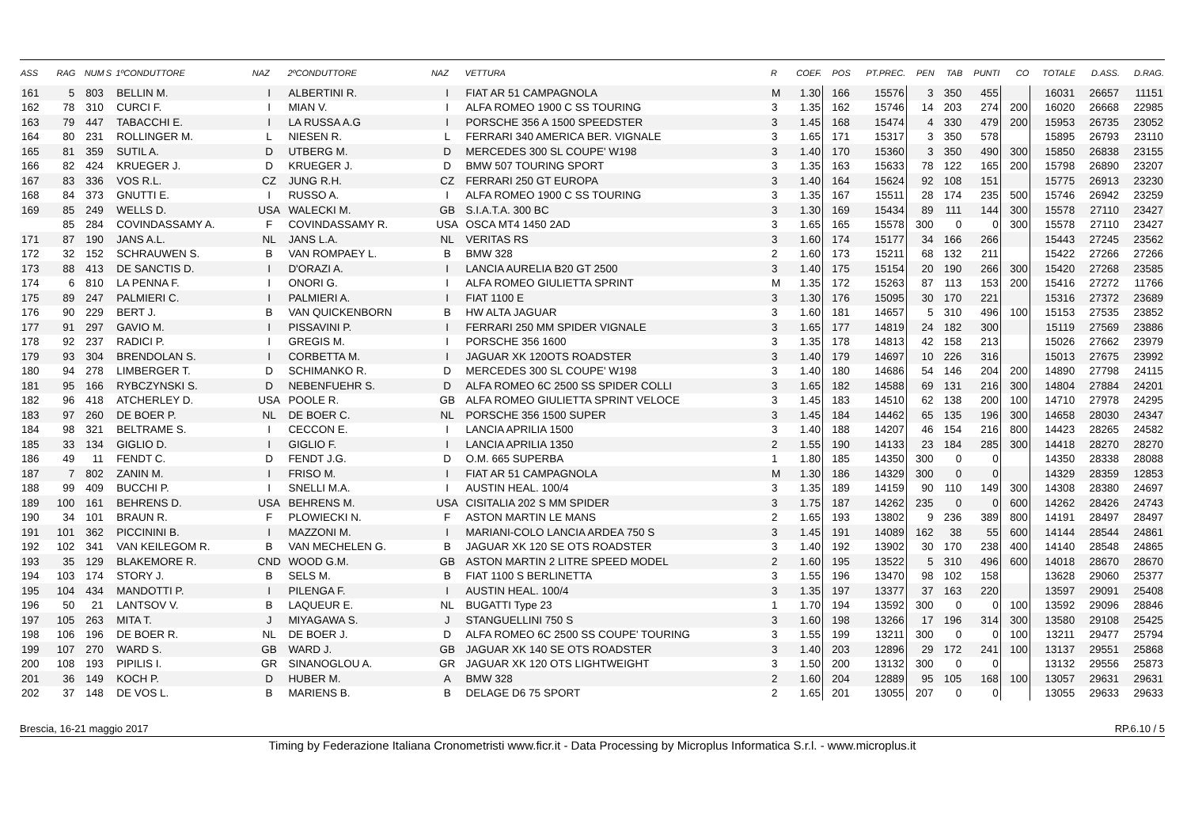| ASS | RAG | NUM | S | 1ºCONDUTTORE | NAZ | 2ºCONDUTTORE | NAZ | VETTURA | R | COEF. | POS | PT.PREC. | PEN | TAB | PUNTI | CO | TOTALE | D.ASS. | D.RAG. |
| --- | --- | --- | --- | --- | --- | --- | --- | --- | --- | --- | --- | --- | --- | --- | --- | --- | --- | --- | --- |
| 161 | 5 | 803 | | BELLIN M. | I | ALBERTINI R. | I | FIAT AR 51 CAMPAGNOLA | M | 1.30 | 166 | 15576 | 3 | 350 | 455 | | 16031 | 26657 | 11151 |
| 162 | 78 | 310 | | CURCI F. | I | MIAN V. | I | ALFA ROMEO 1900 C SS TOURING | 3 | 1.35 | 162 | 15746 | 14 | 203 | 274 | 200 | 16020 | 26668 | 22985 |
| 163 | 79 | 447 | | TABACCHI E. | I | LA RUSSA A.G | I | PORSCHE 356 A 1500 SPEEDSTER | 3 | 1.45 | 168 | 15474 | 4 | 330 | 479 | 200 | 15953 | 26735 | 23052 |
| 164 | 80 | 231 | | ROLLINGER M. | L | NIESEN R. | L | FERRARI 340 AMERICA BER. VIGNALE | 3 | 1.65 | 171 | 15317 | 3 | 350 | 578 | | 15895 | 26793 | 23110 |
| 165 | 81 | 359 | | SUTIL A. | D | UTBERG M. | D | MERCEDES 300 SL COUPE' W198 | 3 | 1.40 | 170 | 15360 | 3 | 350 | 490 | 300 | 15850 | 26838 | 23155 |
| 166 | 82 | 424 | | KRUEGER J. | D | KRUEGER J. | D | BMW 507 TOURING SPORT | 3 | 1.35 | 163 | 15633 | 78 | 122 | 165 | 200 | 15798 | 26890 | 23207 |
| 167 | 83 | 336 | | VOS R.L. | CZ | JUNG R.H. | CZ | FERRARI 250 GT EUROPA | 3 | 1.40 | 164 | 15624 | 92 | 108 | 151 | | 15775 | 26913 | 23230 |
| 168 | 84 | 373 | | GNUTTI E. | I | RUSSO A. | I | ALFA ROMEO 1900 C SS TOURING | 3 | 1.35 | 167 | 15511 | 28 | 174 | 235 | 500 | 15746 | 26942 | 23259 |
| 169 | 85 | 249 | | WELLS D. | USA | WALECKI M. | GB | S.I.A.T.A. 300 BC | 3 | 1.30 | 169 | 15434 | 89 | 111 | 144 | 300 | 15578 | 27110 | 23427 |
| | 85 | 284 | | COVINDASSAMY A. | F | COVINDASSAMY R. | USA | OSCA MT4 1450 2AD | 3 | 1.65 | 165 | 15578 | 300 | 0 | 0 | 300 | 15578 | 27110 | 23427 |
| 171 | 87 | 190 | | JANS A.L. | NL | JANS L.A. | NL | VERITAS RS | 3 | 1.60 | 174 | 15177 | 34 | 166 | 266 | | 15443 | 27245 | 23562 |
| 172 | 32 | 152 | | SCHRAUWEN S. | B | VAN ROMPAEY L. | B | BMW 328 | 2 | 1.60 | 173 | 15211 | 68 | 132 | 211 | | 15422 | 27266 | 27266 |
| 173 | 88 | 413 | | DE SANCTIS D. | I | D'ORAZI A. | I | LANCIA AURELIA B20 GT 2500 | 3 | 1.40 | 175 | 15154 | 20 | 190 | 266 | 300 | 15420 | 27268 | 23585 |
| 174 | 6 | 810 | | LA PENNA F. | I | ONORI G. | I | ALFA ROMEO GIULIETTA SPRINT | M | 1.35 | 172 | 15263 | 87 | 113 | 153 | 200 | 15416 | 27272 | 11766 |
| 175 | 89 | 247 | | PALMIERI C. | I | PALMIERI A. | I | FIAT 1100 E | 3 | 1.30 | 176 | 15095 | 30 | 170 | 221 | | 15316 | 27372 | 23689 |
| 176 | 90 | 229 | | BERT J. | B | VAN QUICKENBORN | B | HW ALTA JAGUAR | 3 | 1.60 | 181 | 14657 | 5 | 310 | 496 | 100 | 15153 | 27535 | 23852 |
| 177 | 91 | 297 | | GAVIO M. | I | PISSAVINI P. | I | FERRARI 250 MM SPIDER VIGNALE | 3 | 1.65 | 177 | 14819 | 24 | 182 | 300 | | 15119 | 27569 | 23886 |
| 178 | 92 | 237 | | RADICI P. | I | GREGIS M. | I | PORSCHE 356 1600 | 3 | 1.35 | 178 | 14813 | 42 | 158 | 213 | | 15026 | 27662 | 23979 |
| 179 | 93 | 304 | | BRENDOLAN S. | I | CORBETTA M. | I | JAGUAR XK 120OTS ROADSTER | 3 | 1.40 | 179 | 14697 | 10 | 226 | 316 | | 15013 | 27675 | 23992 |
| 180 | 94 | 278 | | LIMBERGER T. | D | SCHIMANKO R. | D | MERCEDES 300 SL COUPE' W198 | 3 | 1.40 | 180 | 14686 | 54 | 146 | 204 | 200 | 14890 | 27798 | 24115 |
| 181 | 95 | 166 | | RYBCZYNSKI S. | D | NEBENFUEHR S. | D | ALFA ROMEO 6C 2500 SS SPIDER COLLI | 3 | 1.65 | 182 | 14588 | 69 | 131 | 216 | 300 | 14804 | 27884 | 24201 |
| 182 | 96 | 418 | | ATCHERLEY D. | USA | POOLE R. | GB | ALFA ROMEO GIULIETTA SPRINT VELOCE | 3 | 1.45 | 183 | 14510 | 62 | 138 | 200 | 100 | 14710 | 27978 | 24295 |
| 183 | 97 | 260 | | DE BOER P. | NL | DE BOER C. | NL | PORSCHE 356 1500 SUPER | 3 | 1.45 | 184 | 14462 | 65 | 135 | 196 | 300 | 14658 | 28030 | 24347 |
| 184 | 98 | 321 | | BELTRAME S. | I | CECCON E. | I | LANCIA APRILIA 1500 | 3 | 1.40 | 188 | 14207 | 46 | 154 | 216 | 800 | 14423 | 28265 | 24582 |
| 185 | 33 | 134 | | GIGLIO D. | I | GIGLIO F. | I | LANCIA APRILIA 1350 | 2 | 1.55 | 190 | 14133 | 23 | 184 | 285 | 300 | 14418 | 28270 | 28270 |
| 186 | 49 | 11 | | FENDT C. | D | FENDT J.G. | D | O.M. 665 SUPERBA | 1 | 1.80 | 185 | 14350 | 300 | 0 | 0 | | 14350 | 28338 | 28088 |
| 187 | 7 | 802 | | ZANIN M. | I | FRISO M. | I | FIAT AR 51 CAMPAGNOLA | M | 1.30 | 186 | 14329 | 300 | 0 | 0 | | 14329 | 28359 | 12853 |
| 188 | 99 | 409 | | BUCCHI P. | I | SNELLI M.A. | I | AUSTIN HEAL. 100/4 | 3 | 1.35 | 189 | 14159 | 90 | 110 | 149 | 300 | 14308 | 28380 | 24697 |
| 189 | 100 | 161 | | BEHRENS D. | USA | BEHRENS M. | USA | CISITALIA 202 S MM SPIDER | 3 | 1.75 | 187 | 14262 | 235 | 0 | 0 | 600 | 14262 | 28426 | 24743 |
| 190 | 34 | 101 | | BRAUN R. | F | PLOWIECKI N. | F | ASTON MARTIN LE MANS | 2 | 1.65 | 193 | 13802 | 9 | 236 | 389 | 800 | 14191 | 28497 | 28497 |
| 191 | 101 | 362 | | PICCININI B. | I | MAZZONI M. | I | MARIANI-COLO LANCIA ARDEA 750 S | 3 | 1.45 | 191 | 14089 | 162 | 38 | 55 | 600 | 14144 | 28544 | 24861 |
| 192 | 102 | 341 | | VAN KEILEGOM R. | B | VAN MECHELEN G. | B | JAGUAR XK 120 SE OTS ROADSTER | 3 | 1.40 | 192 | 13902 | 30 | 170 | 238 | 400 | 14140 | 28548 | 24865 |
| 193 | 35 | 129 | | BLAKEMORE R. | CND | WOOD G.M. | GB | ASTON MARTIN 2 LITRE SPEED MODEL | 2 | 1.60 | 195 | 13522 | 5 | 310 | 496 | 600 | 14018 | 28670 | 28670 |
| 194 | 103 | 174 | | STORY J. | B | SELS M. | B | FIAT 1100 S BERLINETTA | 3 | 1.55 | 196 | 13470 | 98 | 102 | 158 | | 13628 | 29060 | 25377 |
| 195 | 104 | 434 | | MANDOTTI P. | I | PILENGA F. | I | AUSTIN HEAL. 100/4 | 3 | 1.35 | 197 | 13377 | 37 | 163 | 220 | | 13597 | 29091 | 25408 |
| 196 | 50 | 21 | | LANTSOV V. | B | LAQUEUR E. | NL | BUGATTI Type 23 | 1 | 1.70 | 194 | 13592 | 300 | 0 | 0 | 100 | 13592 | 29096 | 28846 |
| 197 | 105 | 263 | | MITA T. | J | MIYAGAWA S. | J | STANGUELLINI 750 S | 3 | 1.60 | 198 | 13266 | 17 | 196 | 314 | 300 | 13580 | 29108 | 25425 |
| 198 | 106 | 196 | | DE BOER R. | NL | DE BOER J. | D | ALFA ROMEO 6C 2500 SS COUPE' TOURING | 3 | 1.55 | 199 | 13211 | 300 | 0 | 0 | 100 | 13211 | 29477 | 25794 |
| 199 | 107 | 270 | | WARD S. | GB | WARD J. | GB | JAGUAR XK 140 SE OTS ROADSTER | 3 | 1.40 | 203 | 12896 | 29 | 172 | 241 | 100 | 13137 | 29551 | 25868 |
| 200 | 108 | 193 | | PIPILIS I. | GR | SINANOGLOU A. | GR | JAGUAR XK 120 OTS LIGHTWEIGHT | 3 | 1.50 | 200 | 13132 | 300 | 0 | 0 | | 13132 | 29556 | 25873 |
| 201 | 36 | 149 | | KOCH P. | D | HUBER M. | A | BMW 328 | 2 | 1.60 | 204 | 12889 | 95 | 105 | 168 | 100 | 13057 | 29631 | 29631 |
| 202 | 37 | 148 | | DE VOS L. | B | MARIENS B. | B | DELAGE D6 75 SPORT | 2 | 1.65 | 201 | 13055 | 207 | 0 | 0 | | 13055 | 29633 | 29633 |
Brescia, 16-21 maggio 2017 RP.6.10 / 5
Timing by Federazione Italiana Cronometristi www.ficr.it - Data Processing by Microplus Informatica S.r.l. - www.microplus.it